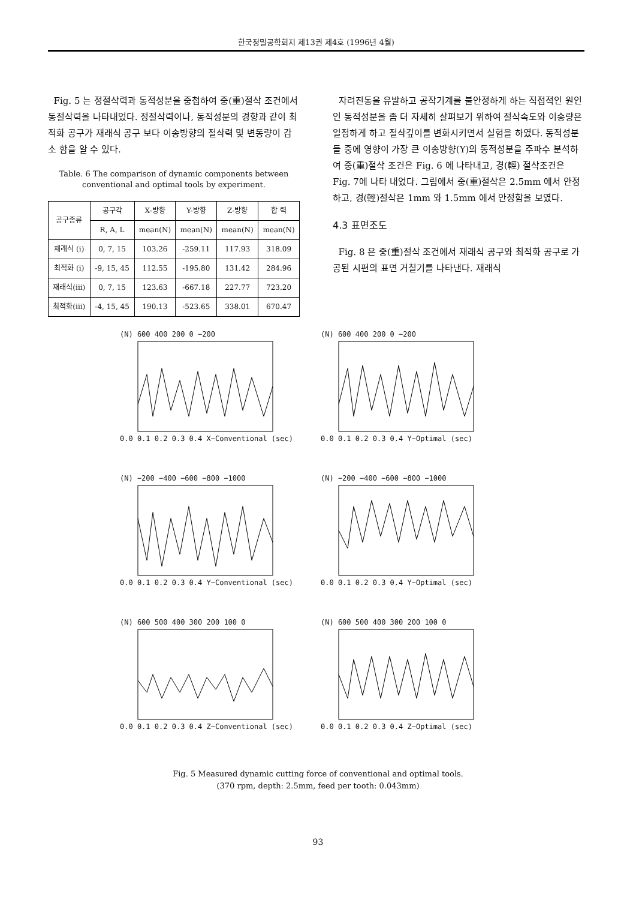한국정밀공학회지 제13권 제4호 (1996년 4월)
Fig. 5 는 정절삭력과 동적성분을 중첩하여 중(重)절삭 조건에서 동절삭력을 나타내었다. 정절삭력이나, 동적성분의 경향과 같이 최적화 공구가 재래식 공구 보다 이송방향의 절삭력 및 변동량이 감소 함을 알 수 있다.
Table. 6 The comparison of dynamic components between conventional and optimal tools by experiment.
| 공구종류 | 공구각 | X-방향 | Y-방향 | Z-방향 | 합 력 |
| --- | --- | --- | --- | --- | --- |
| | R, A, L | mean(N) | mean(N) | mean(N) | mean(N) |
| 재래식 (i) | 0, 7, 15 | 103.26 | -259.11 | 117.93 | 318.09 |
| 최적화 (i) | -9, 15, 45 | 112.55 | -195.80 | 131.42 | 284.96 |
| 재래식(iii) | 0, 7, 15 | 123.63 | -667.18 | 227.77 | 723.20 |
| 최적화(iii) | -4, 15, 45 | 190.13 | -523.65 | 338.01 | 670.47 |
자려진동을 유발하고 공작기계를 불안정하게 하는 직접적인 원인인 동적성분을 좀 더 자세히 살펴보기 위하여 절삭속도와 이송량은 일정하게 하고 절삭깊이를 변화시키면서 실험을 하였다. 동적성분들 중에 영향이 가장 큰 이송방향(Y)의 동적성분을 주파수 분석하여 중(重)절삭 조건은 Fig. 6 에 나타내고, 경(輕) 절삭조건은 Fig. 7에 나타 내었다. 그림에서 중(重)절삭은 2.5mm 에서 안정하고, 경(輕)절삭은 1mm 와 1.5mm 에서 안정함을 보였다.
4.3 표면조도
Fig. 8 은 중(重)절삭 조건에서 재래식 공구와 최적화 공구로 가공된 시편의 표면 거칠기를 나타낸다. 재래식
(N) 600 400 200 0 −2000.0 0.1 0.2 0.3 0.4 X−Conventional (sec)
(N) 600 400 200 0 −2000.0 0.1 0.2 0.3 0.4 Y−Optimal (sec)
(N) −200 −400 −600 −800 −10000.0 0.1 0.2 0.3 0.4 Y−Conventional (sec)
(N) −200 −400 −600 −800 −10000.0 0.1 0.2 0.3 0.4 Y−Optimal (sec)
(N) 600 500 400 300 200 100 00.0 0.1 0.2 0.3 0.4 Z−Conventional (sec)
(N) 600 500 400 300 200 100 00.0 0.1 0.2 0.3 0.4 Z−Optimal (sec)
Fig. 5 Measured dynamic cutting force of conventional and optimal tools.
(370 rpm, depth: 2.5mm, feed per tooth: 0.043mm)
93